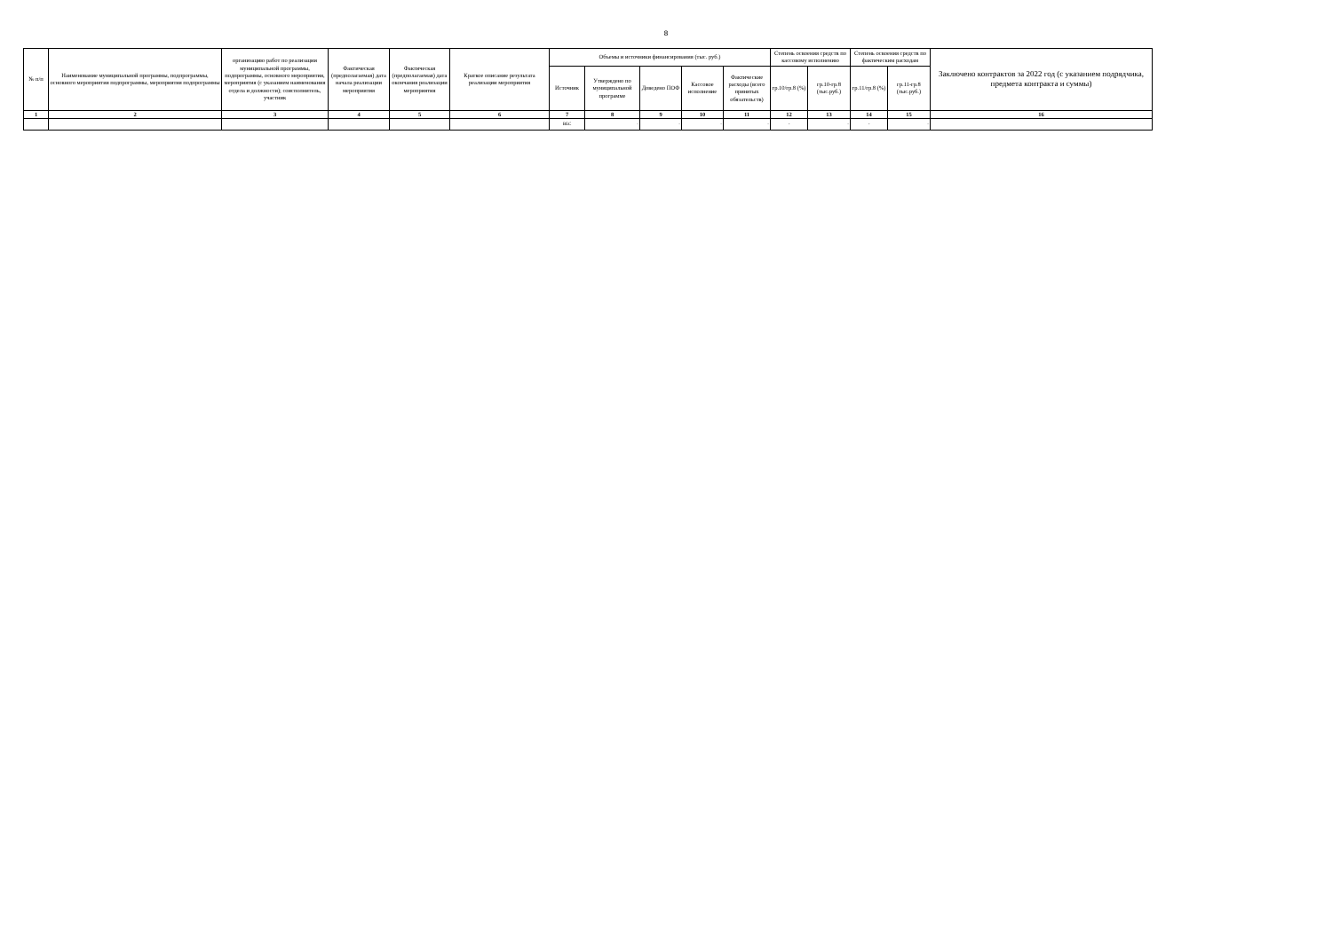8
| № п/п | Наименование муниципальной программы, подпрограммы, основного мероприятия подпрограммы, мероприятия подпрограммы | организацию работ по реализации муниципальной программы, подпрограммы, основного мероприятия, мероприятия (с указанием наименования отдела и должности); соисполнитель, участник | Фактическая (предполагаемая) дата начала реализации мероприятия | Фактическая (предполагаемая) дата окончания реализации мероприятия | Краткое описание результата реализации мероприятия | Объемы и источники финансирования (тыс. руб.) | | | | | Степень освоения средств по кассовому исполнению | | Степень освоения средств по фактическим расходам | | Заключено контрактов за 2022 год (с указанием подрядчика, предмета контракта и суммы) |
| --- | --- | --- | --- | --- | --- | --- | --- | --- | --- | --- | --- | --- | --- | --- | --- |
| | | | | | | Источник | Утверждено по муниципальной программе | Доведено ПОФ | Кассовое исполнение | Фактические расходы (всего принятых обязательств) | гр.10/гр.8 (%) | гр.10-гр.8 (тыс.руб.) | гр.11/гр.8 (%) | гр.11-гр.8 (тыс.руб.) | |
| 1 | 2 | 3 | 4 | 5 | 6 | 7 | 8 | 9 | 10 | 11 | 12 | 13 | 14 | 15 | 16 |
| | | | | | | ВБС | - | - | - | - | - | - | - | - | |